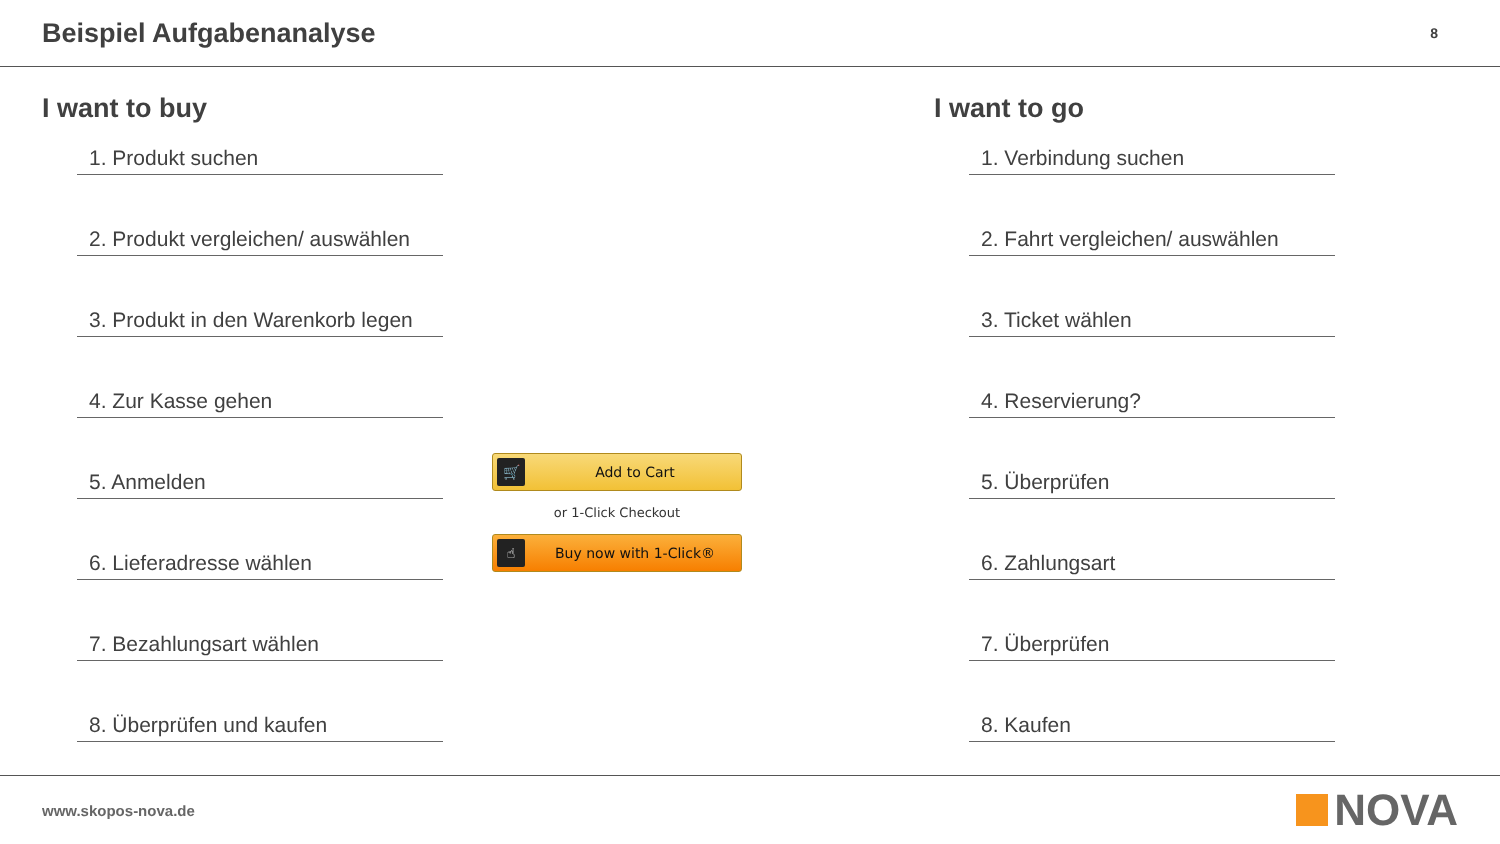Beispiel Aufgabenanalyse
8
I want to buy
1. Produkt suchen
2. Produkt vergleichen/ auswählen
3. Produkt in den Warenkorb legen
4. Zur Kasse gehen
5. Anmelden
6. Lieferadresse wählen
7. Bezahlungsart wählen
8. Überprüfen und kaufen
🛒 Add to Cart
or 1-Click Checkout
☝ Buy now with 1-Click®
I want to go
1. Verbindung suchen
2. Fahrt vergleichen/ auswählen
3. Ticket wählen
4. Reservierung?
5. Überprüfen
6. Zahlungsart
7. Überprüfen
8. Kaufen
www.skopos-nova.de NOVA